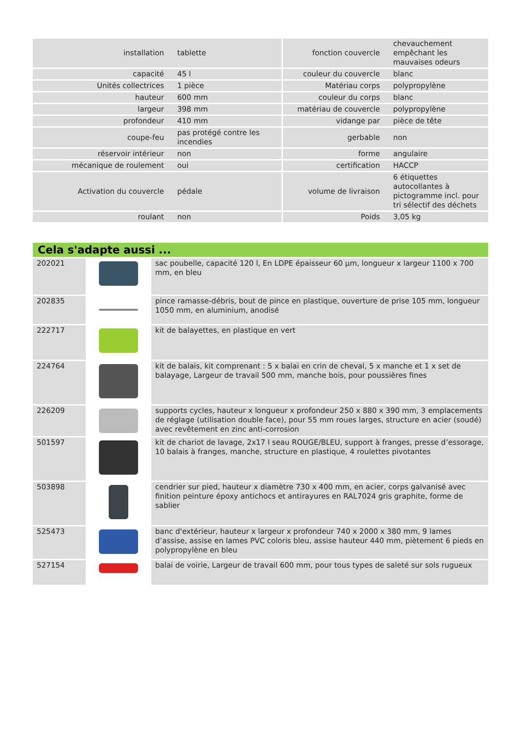| installation | tablette | fonction couvercle | chevauchement empêchant les mauvaises odeurs |
| capacité | 45 l | couleur du couvercle | blanc |
| Unités collectrices | 1 pièce | Matériau corps | polypropylène |
| hauteur | 600 mm | couleur du corps | blanc |
| largeur | 398 mm | matériau de couvercle | polypropylène |
| profondeur | 410 mm | vidange par | pièce de tête |
| coupe-feu | pas protégé contre les incendies | gerbable | non |
| réservoir intérieur | non | forme | angulaire |
| mécanique de roulement | oui | certification | HACCP |
| Activation du couvercle | pédale | volume de livraison | 6 étiquettes autocollantes à pictogramme incl. pour tri sélectif des déchets |
| roulant | non | Poids | 3,05 kg |
Cela s'adapte aussi ...
| 202021 | | sac poubelle, capacité 120 l, En LDPE épaisseur 60 µm, longueur x largeur 1100 x 700 mm, en bleu |
| 202835 | | pince ramasse-débris, bout de pince en plastique, ouverture de prise 105 mm, longueur 1050 mm, en aluminium, anodisé |
| 222717 | | kit de balayettes, en plastique en vert |
| 224764 | | kit de balais, kit comprenant : 5 x balai en crin de cheval, 5 x manche et 1 x set de balayage, Largeur de travail 500 mm, manche bois, pour poussières fines |
| 226209 | | supports cycles, hauteur x longueur x profondeur 250 x 880 x 390 mm, 3 emplacements de réglage (utilisation double face), pour 55 mm roues larges, structure en acier (soudé) avec revêtement en zinc anti-corrosion |
| 501597 | | kit de chariot de lavage, 2x17 l seau ROUGE/BLEU, support à franges, presse d’essorage, 10 balais à franges, manche, structure en plastique, 4 roulettes pivotantes |
| 503898 | | cendrier sur pied, hauteur x diamètre 730 x 400 mm, en acier, corps galvanisé avec finition peinture époxy antichocs et antirayures en RAL7024 gris graphite, forme de sablier |
| 525473 | | banc d'extérieur, hauteur x largeur x profondeur 740 x 2000 x 380 mm, 9 lames d’assise, assise en lames PVC coloris bleu, assise hauteur 440 mm, piètement 6 pieds en polypropylène en bleu |
| 527154 | | balai de voirie, Largeur de travail 600 mm, pour tous types de saleté sur sols rugueux |